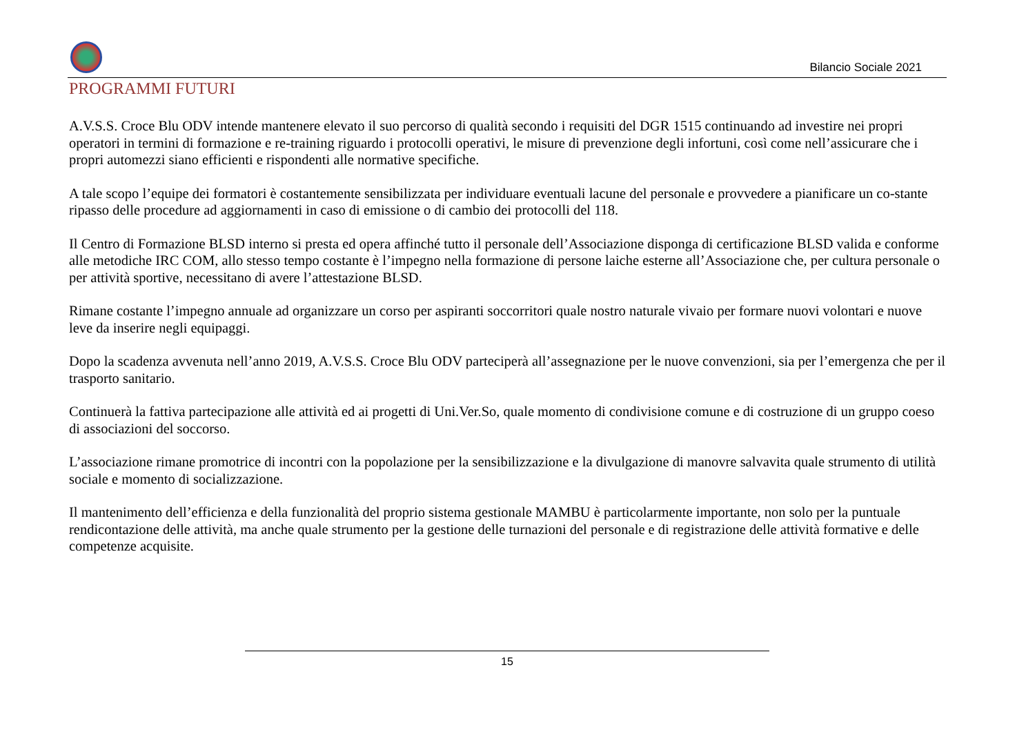Bilancio Sociale 2021
PROGRAMMI FUTURI
A.V.S.S. Croce Blu ODV intende mantenere elevato il suo percorso di qualità secondo i requisiti del DGR 1515 continuando ad investire nei propri operatori in termini di formazione e re-training riguardo i protocolli operativi, le misure di prevenzione degli infortuni, così come nell’assicurare che i propri automezzi siano efficienti e rispondenti alle normative specifiche.
A tale scopo l’equipe dei formatori è costantemente sensibilizzata per individuare eventuali lacune del personale e provvedere a pianificare un co-stante ripasso delle procedure ad aggiornamenti in caso di emissione o di cambio dei protocolli del 118.
Il Centro di Formazione BLSD interno si presta ed opera affinché tutto il personale dell’Associazione disponga di certificazione BLSD valida e conforme alle metodiche IRC COM, allo stesso tempo costante è l’impegno nella formazione di persone laiche esterne all’Associazione che, per cultura personale o per attività sportive, necessitano di avere l’attestazione BLSD.
Rimane costante l’impegno annuale ad organizzare un corso per aspiranti soccorritori quale nostro naturale vivaio per formare nuovi volontari e nuove leve da inserire negli equipaggi.
Dopo la scadenza avvenuta nell’anno 2019, A.V.S.S. Croce Blu ODV parteciperà all’assegnazione per le nuove convenzioni, sia per l’emergenza che per il trasporto sanitario.
Continuerà la fattiva partecipazione alle attività ed ai progetti di Uni.Ver.So, quale momento di condivisione comune e di costruzione di un gruppo coeso di associazioni del soccorso.
L’associazione rimane promotrice di incontri con la popolazione per la sensibilizzazione e la divulgazione di manovre salvavita quale strumento di utilità sociale e momento di socializzazione.
Il mantenimento dell’efficienza e della funzionalità del proprio sistema gestionale MAMBU è particolarmente importante, non solo per la puntuale rendicontazione delle attività, ma anche quale strumento per la gestione delle turnazioni del personale e di registrazione delle attività formative e delle competenze acquisite.
15